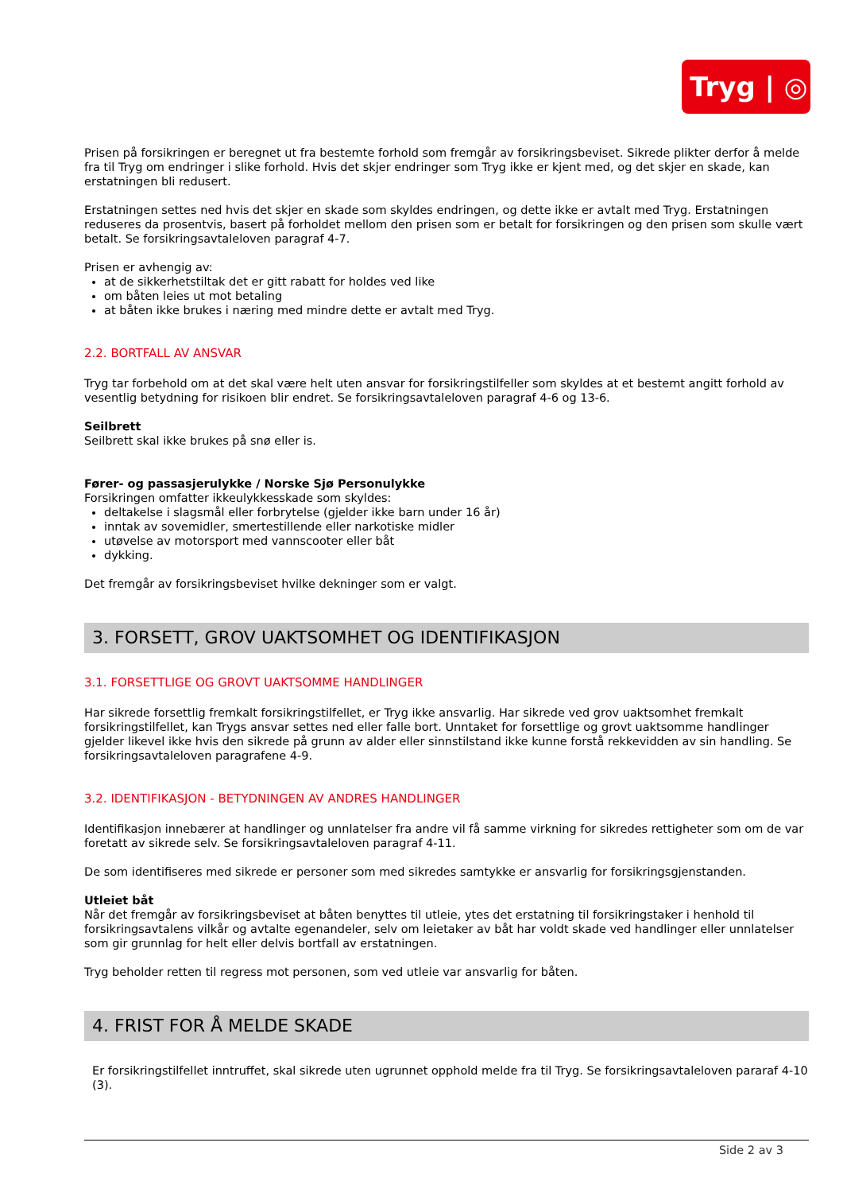Tryg | ◎
Prisen på forsikringen er beregnet ut fra bestemte forhold som fremgår av forsikringsbeviset. Sikrede plikter derfor å melde fra til Tryg om endringer i slike forhold. Hvis det skjer endringer som Tryg ikke er kjent med, og det skjer en skade, kan erstatningen bli redusert.
Erstatningen settes ned hvis det skjer en skade som skyldes endringen, og dette ikke er avtalt med Tryg. Erstatningen reduseres da prosentvis, basert på forholdet mellom den prisen som er betalt for forsikringen og den prisen som skulle vært betalt. Se forsikringsavtaleloven paragraf 4-7.
Prisen er avhengig av:
at de sikkerhetstiltak det er gitt rabatt for holdes ved like
om båten leies ut mot betaling
at båten ikke brukes i næring med mindre dette er avtalt med Tryg.
2.2. BORTFALL AV ANSVAR
Tryg tar forbehold om at det skal være helt uten ansvar for forsikringstilfeller som skyldes at et bestemt angitt forhold av vesentlig betydning for risikoen blir endret. Se forsikringsavtaleloven paragraf 4-6 og 13-6.
Seilbrett
Seilbrett skal ikke brukes på snø eller is.
Fører- og passasjerulykke / Norske Sjø Personulykke
Forsikringen omfatter ikkeulykkesskade som skyldes:
deltakelse i slagsmål eller forbrytelse (gjelder ikke barn under 16 år)
inntak av sovemidler, smertestillende eller narkotiske midler
utøvelse av motorsport med vannscooter eller båt
dykking.
Det fremgår av forsikringsbeviset hvilke dekninger som er valgt.
3. FORSETT, GROV UAKTSOMHET OG IDENTIFIKASJON
3.1. FORSETTLIGE OG GROVT UAKTSOMME HANDLINGER
Har sikrede forsettlig fremkalt forsikringstilfellet, er Tryg ikke ansvarlig. Har sikrede ved grov uaktsomhet fremkalt forsikringstilfellet, kan Trygs ansvar settes ned eller falle bort. Unntaket for forsettlige og grovt uaktsomme handlinger gjelder likevel ikke hvis den sikrede på grunn av alder eller sinnstilstand ikke kunne forstå rekkevidden av sin handling. Se forsikringsavtaleloven paragrafene 4-9.
3.2. IDENTIFIKASJON - BETYDNINGEN AV ANDRES HANDLINGER
Identifikasjon innebærer at handlinger og unnlatelser fra andre vil få samme virkning for sikredes rettigheter som om de var foretatt av sikrede selv. Se forsikringsavtaleloven paragraf 4-11.
De som identifiseres med sikrede er personer som med sikredes samtykke er ansvarlig for forsikringsgjenstanden.
Utleiet båt
Når det fremgår av forsikringsbeviset at båten benyttes til utleie, ytes det erstatning til forsikringstaker i henhold til forsikringsavtalens vilkår og avtalte egenandeler, selv om leietaker av båt har voldt skade ved handlinger eller unnlatelser som gir grunnlag for helt eller delvis bortfall av erstatningen.
Tryg beholder retten til regress mot personen, som ved utleie var ansvarlig for båten.
4. FRIST FOR Å MELDE SKADE
Er forsikringstilfellet inntruffet, skal sikrede uten ugrunnet opphold melde fra til Tryg. Se forsikringsavtaleloven pararaf 4-10 (3).
Side 2 av 3